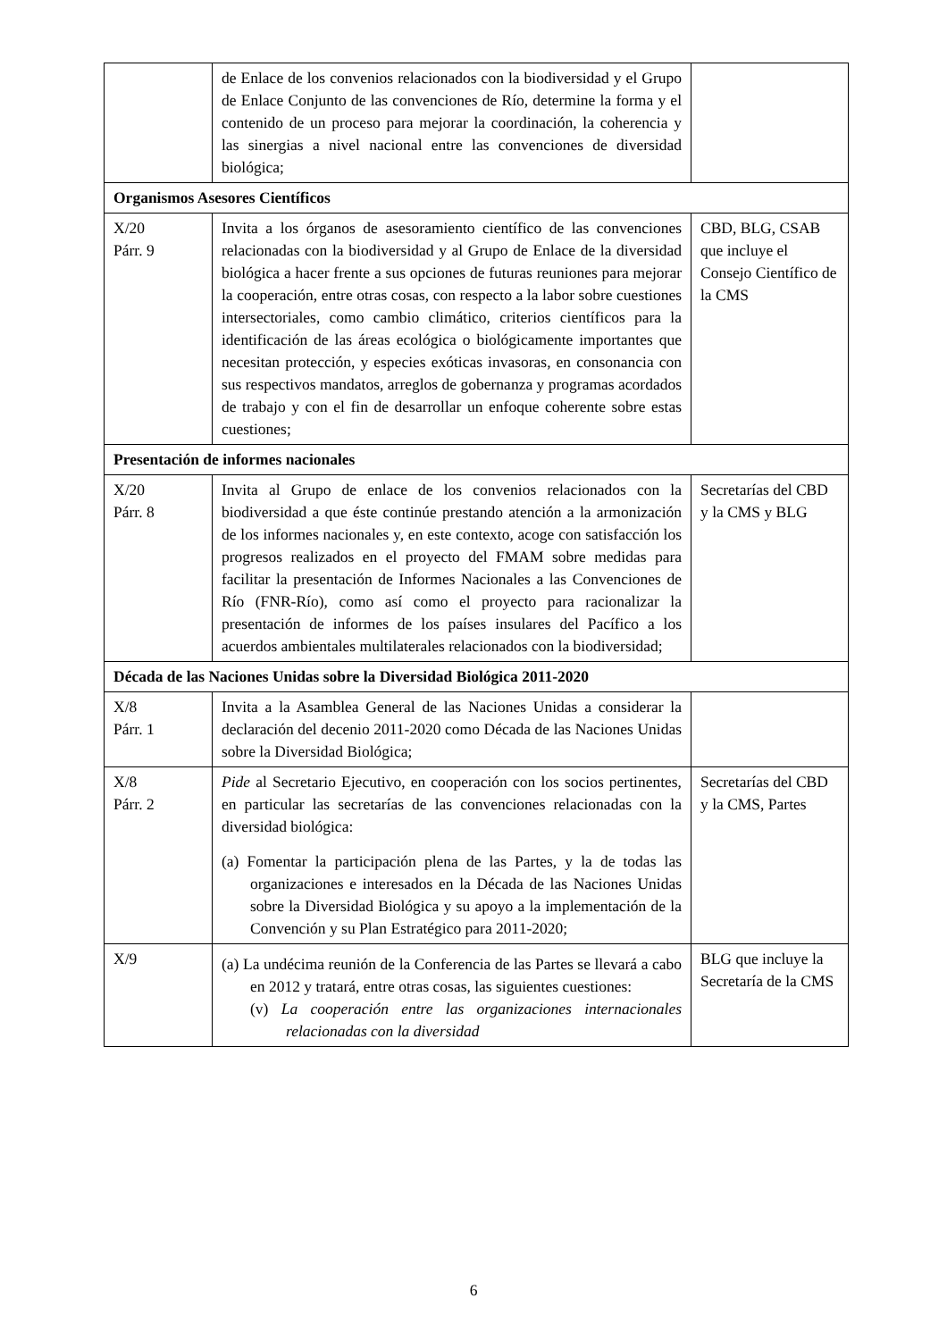| | de Enlace de los convenios relacionados con la biodiversidad y el Grupo de Enlace Conjunto de las convenciones de Río, determine la forma y el contenido de un proceso para mejorar la coordinación, la coherencia y las sinergias a nivel nacional entre las convenciones de diversidad biológica; | |
| Organismos Asesores Científicos | | |
| X/20 Párr. 9 | Invita a los órganos de asesoramiento científico de las convenciones relacionadas con la biodiversidad y al Grupo de Enlace de la diversidad biológica a hacer frente a sus opciones de futuras reuniones para mejorar la cooperación, entre otras cosas, con respecto a la labor sobre cuestiones intersectoriales, como cambio climático, criterios científicos para la identificación de las áreas ecológica o biológicamente importantes que necesitan protección, y especies exóticas invasoras, en consonancia con sus respectivos mandatos, arreglos de gobernanza y programas acordados de trabajo y con el fin de desarrollar un enfoque coherente sobre estas cuestiones; | CBD, BLG, CSAB que incluye el Consejo Científico de la CMS |
| Presentación de informes nacionales | | |
| X/20 Párr. 8 | Invita al Grupo de enlace de los convenios relacionados con la biodiversidad a que éste continúe prestando atención a la armonización de los informes nacionales y, en este contexto, acoge con satisfacción los progresos realizados en el proyecto del FMAM sobre medidas para facilitar la presentación de Informes Nacionales a las Convenciones de Río (FNR-Río), como así como el proyecto para racionalizar la presentación de informes de los países insulares del Pacífico a los acuerdos ambientales multilaterales relacionados con la biodiversidad; | Secretarías del CBD y la CMS y BLG |
| Década de las Naciones Unidas sobre la Diversidad Biológica 2011-2020 | | |
| X/8 Párr. 1 | Invita a la Asamblea General de las Naciones Unidas a considerar la declaración del decenio 2011-2020 como Década de las Naciones Unidas sobre la Diversidad Biológica; | |
| X/8 Párr. 2 | Pide al Secretario Ejecutivo, en cooperación con los socios pertinentes, en particular las secretarías de las convenciones relacionadas con la diversidad biológica: (a) Fomentar la participación plena de las Partes, y la de todas las organizaciones e interesados en la Década de las Naciones Unidas sobre la Diversidad Biológica y su apoyo a la implementación de la Convención y su Plan Estratégico para 2011-2020; | Secretarías del CBD y la CMS, Partes |
| X/9 | (a) La undécima reunión de la Conferencia de las Partes se llevará a cabo en 2012 y tratará, entre otras cosas, las siguientes cuestiones: (v) La cooperación entre las organizaciones internacionales relacionadas con la diversidad | BLG que incluye la Secretaría de la CMS |
6